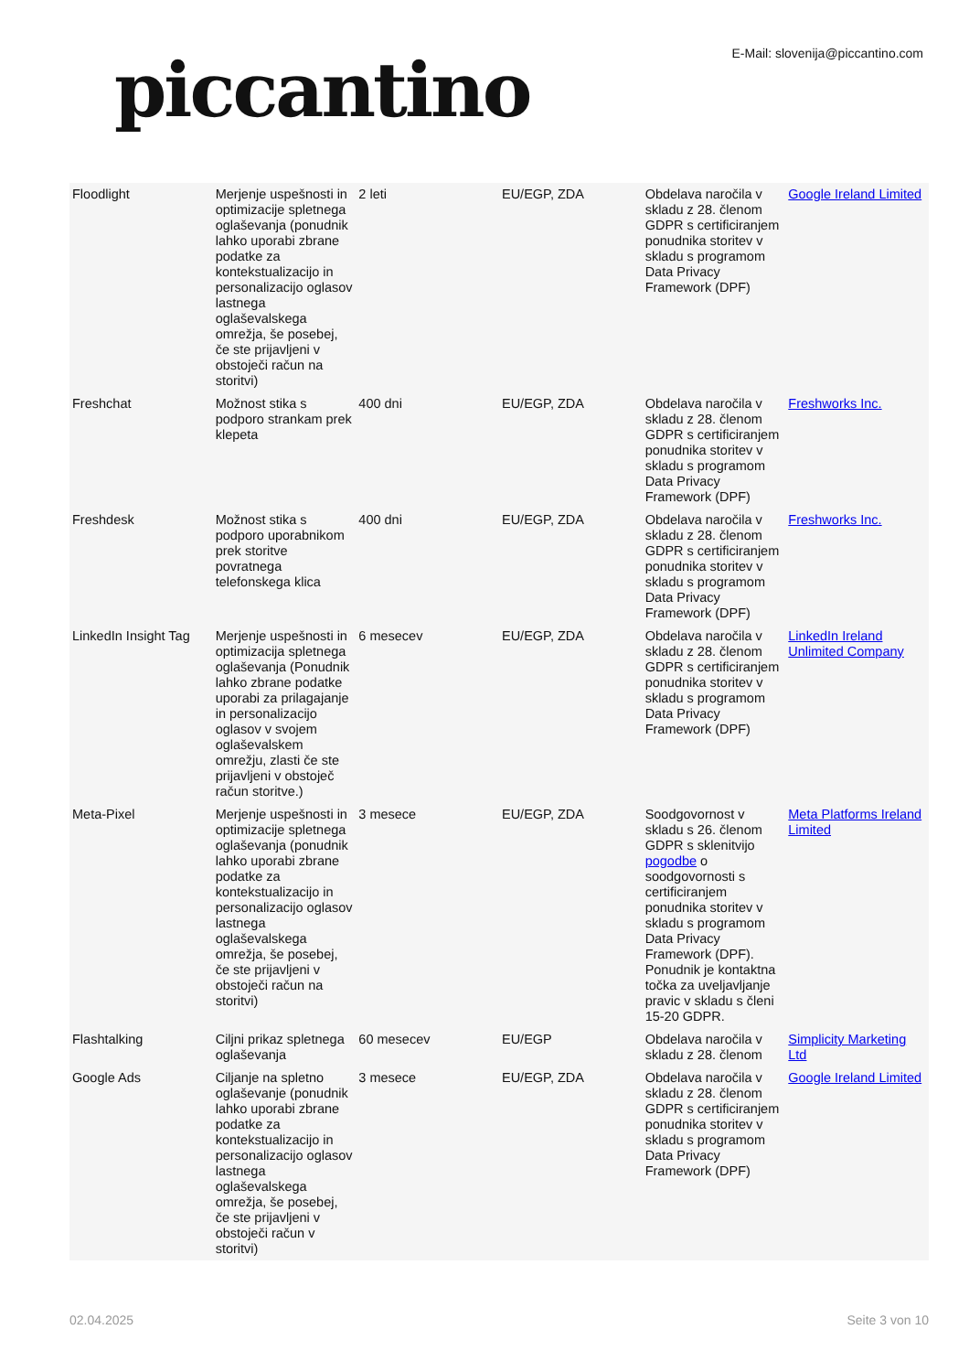piccantino
E-Mail: slovenija@piccantino.com
| Floodlight | Merjenje uspešnosti in optimizacije spletnega oglaševanja (ponudnik lahko uporabi zbrane podatke za kontekstualizacijo in personalizacijo oglasov lastnega oglaševalskega omrežja, še posebej, če ste prijavljeni v obstoječi račun na storitvi) | 2 leti | EU/EGP, ZDA | Obdelava naročila v skladu z 28. členom GDPR s certificiranjem ponudnika storitev v skladu s programom Data Privacy Framework (DPF) | Google Ireland Limited |
| Freshchat | Možnost stika s podporo strankam prek klepeta | 400 dni | EU/EGP, ZDA | Obdelava naročila v skladu z 28. členom GDPR s certificiranjem ponudnika storitev v skladu s programom Data Privacy Framework (DPF) | Freshworks Inc. |
| Freshdesk | Možnost stika s podporo uporabnikom prek storitve povratnega telefonskega klica | 400 dni | EU/EGP, ZDA | Obdelava naročila v skladu z 28. členom GDPR s certificiranjem ponudnika storitev v skladu s programom Data Privacy Framework (DPF) | Freshworks Inc. |
| LinkedIn Insight Tag | Merjenje uspešnosti in optimizacija spletnega oglaševanja (Ponudnik lahko zbrane podatke uporabi za prilagajanje in personalizacijo oglasov v svojem oglaševalskem omrežju, zlasti če ste prijavljeni v obstoječ račun storitve.) | 6 mesecev | EU/EGP, ZDA | Obdelava naročila v skladu z 28. členom GDPR s certificiranjem ponudnika storitev v skladu s programom Data Privacy Framework (DPF) | LinkedIn Ireland Unlimited Company |
| Meta-Pixel | Merjenje uspešnosti in optimizacije spletnega oglaševanja (ponudnik lahko uporabi zbrane podatke za kontekstualizacijo in personalizacijo oglasov lastnega oglaševalskega omrežja, še posebej, če ste prijavljeni v obstoječi račun na storitvi) | 3 mesece | EU/EGP, ZDA | Soodgovornost v skladu s 26. členom GDPR s sklenitvijo pogodbe o soodgovornosti s certificiranjem ponudnika storitev v skladu s programom Data Privacy Framework (DPF). Ponudnik je kontaktna točka za uveljavljanje pravic v skladu s členi 15-20 GDPR. | Meta Platforms Ireland Limited |
| Flashtalking | Ciljni prikaz spletnega oglaševanja | 60 mesecev | EU/EGP | Obdelava naročila v skladu z 28. členom | Simplicity Marketing Ltd |
| Google Ads | Ciljanje na spletno oglaševanje (ponudnik lahko uporabi zbrane podatke za kontekstualizacijo in personalizacijo oglasov lastnega oglaševalskega omrežja, še posebej, če ste prijavljeni v obstoječi račun v storitvi) | 3 mesece | EU/EGP, ZDA | Obdelava naročila v skladu z 28. členom GDPR s certificiranjem ponudnika storitev v skladu s programom Data Privacy Framework (DPF) | Google Ireland Limited |
02.04.2025 Seite 3 von 10